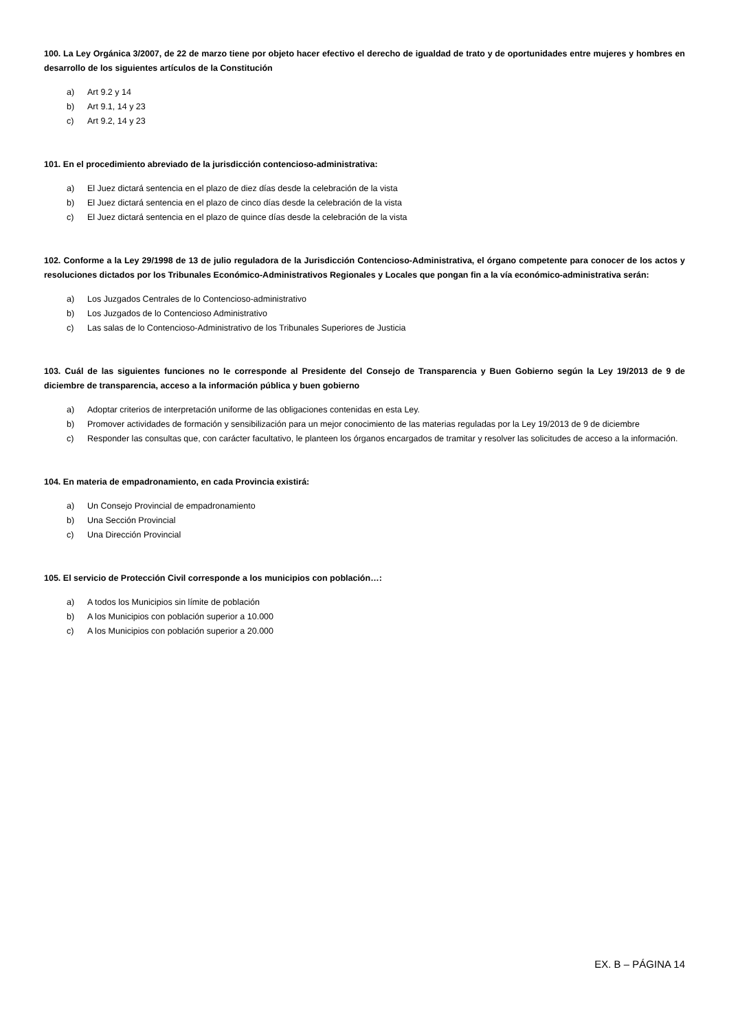100. La Ley Orgánica 3/2007, de 22 de marzo tiene por objeto hacer efectivo el derecho de igualdad de trato y de oportunidades entre mujeres y hombres en desarrollo de los siguientes artículos de la Constitución
a) Art 9.2 y 14
b) Art 9.1, 14 y 23
c) Art 9.2, 14 y 23
101. En el procedimiento abreviado de la jurisdicción contencioso-administrativa:
a) El Juez dictará sentencia en el plazo de diez días desde la celebración de la vista
b) El Juez dictará sentencia en el plazo de cinco días desde la celebración de la vista
c) El Juez dictará sentencia en el plazo de quince días desde la celebración de la vista
102. Conforme a la Ley 29/1998 de 13 de julio reguladora de la Jurisdicción Contencioso-Administrativa, el órgano competente para conocer de los actos y resoluciones dictados por los Tribunales Económico-Administrativos Regionales y Locales que pongan fin a la vía económico-administrativa serán:
a) Los Juzgados Centrales de lo Contencioso-administrativo
b) Los Juzgados de lo Contencioso Administrativo
c) Las salas de lo Contencioso-Administrativo de los Tribunales Superiores de Justicia
103. Cuál de las siguientes funciones no le corresponde al Presidente del Consejo de Transparencia y Buen Gobierno según la Ley 19/2013 de 9 de diciembre de transparencia, acceso a la información pública y buen gobierno
a) Adoptar criterios de interpretación uniforme de las obligaciones contenidas en esta Ley.
b) Promover actividades de formación y sensibilización para un mejor conocimiento de las materias reguladas por la Ley 19/2013 de 9 de diciembre
c) Responder las consultas que, con carácter facultativo, le planteen los órganos encargados de tramitar y resolver las solicitudes de acceso a la información.
104. En materia de empadronamiento, en cada Provincia existirá:
a) Un Consejo Provincial de empadronamiento
b) Una Sección Provincial
c) Una Dirección Provincial
105. El servicio de Protección Civil corresponde a los municipios con población…:
a) A todos los Municipios sin límite de población
b) A los Municipios con población superior a 10.000
c) A los Municipios con población superior a 20.000
EX. B – PÁGINA 14